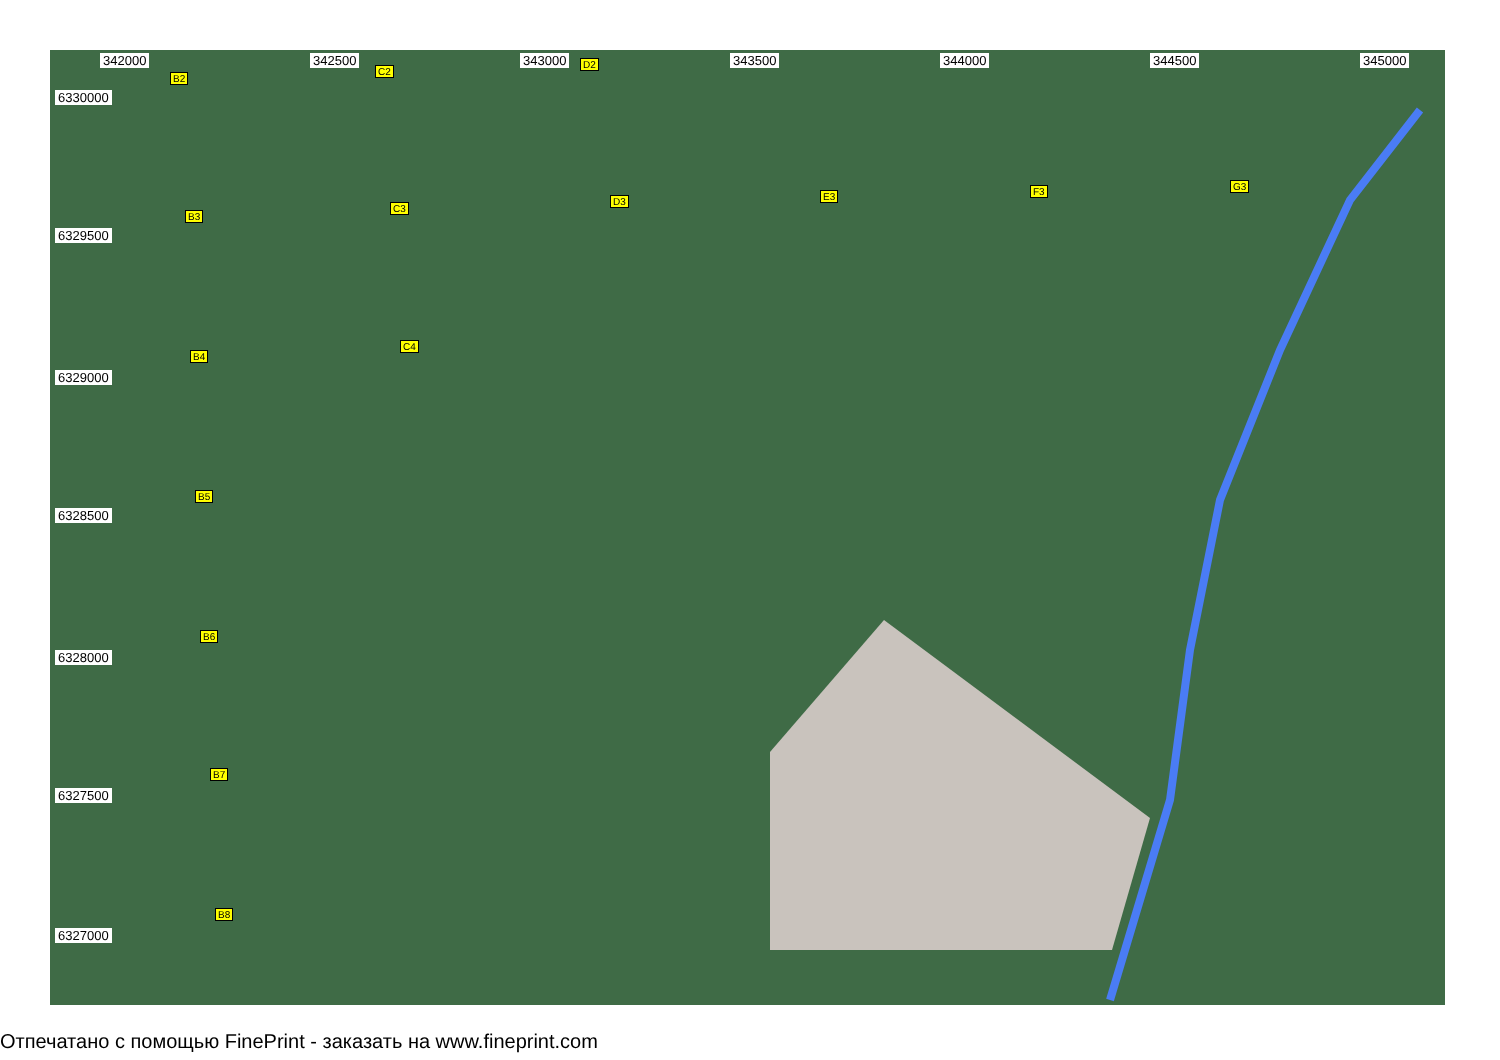342000 342500 343000 343500 344000 344500 345000
6330000
6329500
6329000
6328500
6328000
6327500
6327000
B2
C2
D2
B3
C3
D3 E3 F3 G3
B4
C4
B5
B6
B7
B8
Отпечатано с помощью FinePrint - заказать на www.fineprint.com